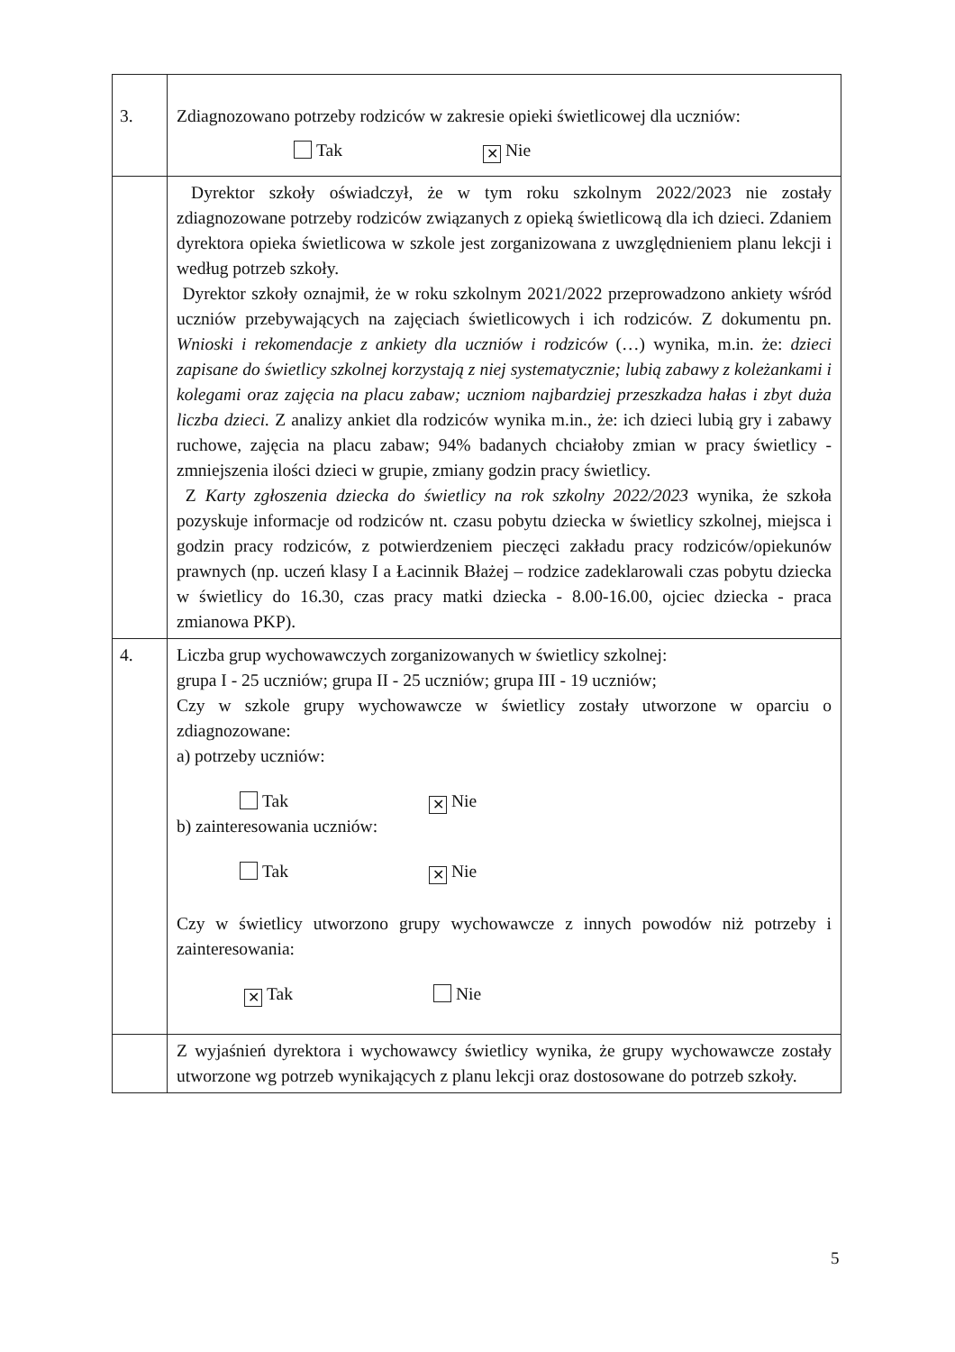| 3. | Zdiagnozowano potrzeby rodziców w zakresie opieki świetlicowej dla uczniów: Tak ✕ Nie |
| | Dyrektor szkoły oświadczył, że w tym roku szkolnym 2022/2023 nie zostały zdiagnozowane potrzeby rodziców związanych z opieką świetlicową dla ich dzieci. Zdaniem dyrektora opieka świetlicowa w szkole jest zorganizowana z uwzględnieniem planu lekcji i według potrzeb szkoły. Dyrektor szkoły oznajmił, że w roku szkolnym 2021/2022 przeprowadzono ankiety wśród uczniów przebywających na zajęciach świetlicowych i ich rodziców. Z dokumentu pn. Wnioski i rekomendacje z ankiety dla uczniów i rodziców (…) wynika, m.in. że: dzieci zapisane do świetlicy szkolnej korzystają z niej systematycznie; lubią zabawy z koleżankami i kolegami oraz zajęcia na placu zabaw; uczniom najbardziej przeszkadza hałas i zbyt duża liczba dzieci. Z analizy ankiet dla rodziców wynika m.in., że: ich dzieci lubią gry i zabawy ruchowe, zajęcia na placu zabaw; 94% badanych chciałoby zmian w pracy świetlicy - zmniejszenia ilości dzieci w grupie, zmiany godzin pracy świetlicy. Z Karty zgłoszenia dziecka do świetlicy na rok szkolny 2022/2023 wynika, że szkoła pozyskuje informacje od rodziców nt. czasu pobytu dziecka w świetlicy szkolnej, miejsca i godzin pracy rodziców, z potwierdzeniem pieczęci zakładu pracy rodziców/opiekunów prawnych (np. uczeń klasy I a Łacinnik Błażej – rodzice zadeklarowali czas pobytu dziecka w świetlicy do 16.30, czas pracy matki dziecka - 8.00-16.00, ojciec dziecka - praca zmianowa PKP). |
| 4. | Liczba grup wychowawczych zorganizowanych w świetlicy szkolnej: grupa I - 25 uczniów; grupa II - 25 uczniów; grupa III - 19 uczniów; Czy w szkole grupy wychowawcze w świetlicy zostały utworzone w oparciu o zdiagnozowane: a) potrzeby uczniów: Tak ✕ Nie b) zainteresowania uczniów: Tak ✕ Nie Czy w świetlicy utworzono grupy wychowawcze z innych powodów niż potrzeby i zainteresowania: ✕ Tak Nie |
| | Z wyjaśnień dyrektora i wychowawcy świetlicy wynika, że grupy wychowawcze zostały utworzone wg potrzeb wynikających z planu lekcji oraz dostosowane do potrzeb szkoły. |
5